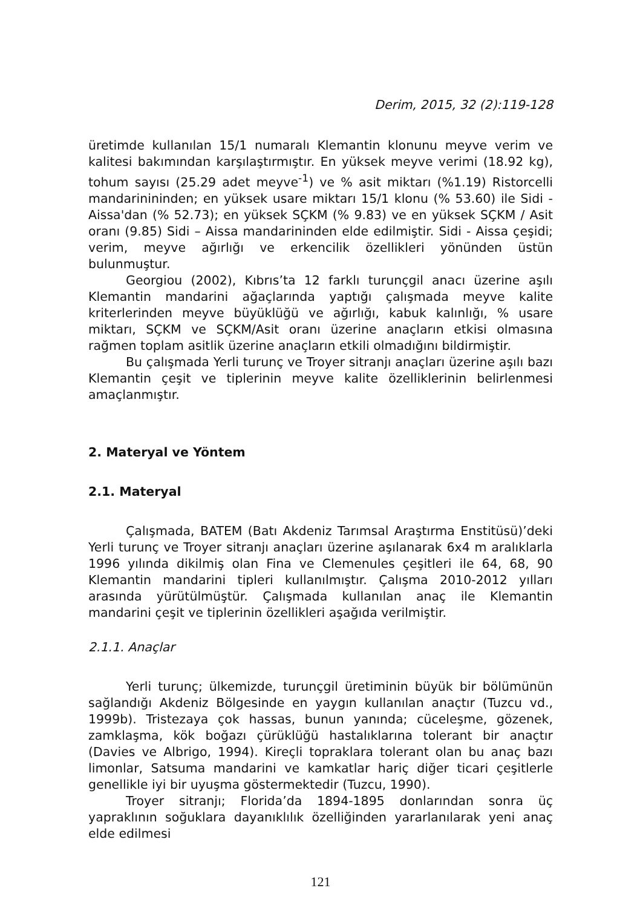Derim, 2015, 32 (2):119-128
üretimde kullanılan 15/1 numaralı Klemantin klonunu meyve verim ve kalitesi bakımından karşılaştırmıştır. En yüksek meyve verimi (18.92 kg), tohum sayısı (25.29 adet meyve<sup>-1</sup>) ve % asit miktarı (%1.19) Ristorcelli mandarinininden; en yüksek usare miktarı 15/1 klonu (% 53.60) ile Sidi - Aissa'dan (% 52.73); en yüksek SÇKM (% 9.83) ve en yüksek SÇKM / Asit oranı (9.85) Sidi – Aissa mandarininden elde edilmiştir. Sidi - Aissa çeşidi; verim, meyve ağırlığı ve erkencilik özellikleri yönünden üstün bulunmuştur.
Georgiou (2002), Kıbrıs’ta 12 farklı turunçgil anacı üzerine aşılı Klemantin mandarini ağaçlarında yaptığı çalışmada meyve kalite kriterlerinden meyve büyüklüğü ve ağırlığı, kabuk kalınlığı, % usare miktarı, SÇKM ve SÇKM/Asit oranı üzerine anaçların etkisi olmasına rağmen toplam asitlik üzerine anaçların etkili olmadığını bildirmiştir.
Bu çalışmada Yerli turunç ve Troyer sitranjı anaçları üzerine aşılı bazı Klemantin çeşit ve tiplerinin meyve kalite özelliklerinin belirlenmesi amaçlanmıştır.
2. Materyal ve Yöntem
2.1. Materyal
Çalışmada, BATEM (Batı Akdeniz Tarımsal Araştırma Enstitüsü)’deki Yerli turunç ve Troyer sitranjı anaçları üzerine aşılanarak 6x4 m aralıklarla 1996 yılında dikilmiş olan Fina ve Clemenules çeşitleri ile 64, 68, 90 Klemantin mandarini tipleri kullanılmıştır. Çalışma 2010-2012 yılları arasında yürütülmüştür. Çalışmada kullanılan anaç ile Klemantin mandarini çeşit ve tiplerinin özellikleri aşağıda verilmiştir.
2.1.1. Anaçlar
Yerli turunç; ülkemizde, turunçgil üretiminin büyük bir bölümünün sağlandığı Akdeniz Bölgesinde en yaygın kullanılan anaçtır (Tuzcu vd., 1999b). Tristezaya çok hassas, bunun yanında; cüceleşme, gözenek, zamklaşma, kök boğazı çürüklüğü hastalıklarına tolerant bir anaçtır (Davies ve Albrigo, 1994). Kireçli topraklara tolerant olan bu anaç bazı limonlar, Satsuma mandarini ve kamkatlar hariç diğer ticari çeşitlerle genellikle iyi bir uyuşma göstermektedir (Tuzcu, 1990).
Troyer sitranjı; Florida’da 1894-1895 donlarından sonra üç yapraklının soğuklara dayanıklılık özelliğinden yararlanılarak yeni anaç elde edilmesi
121